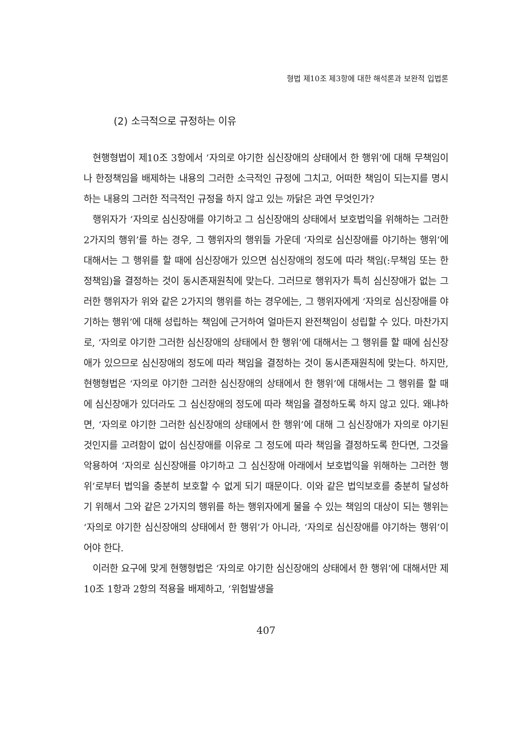형법 제10조 제3항에 대한 해석론과 보완적 입법론
(2) 소극적으로 규정하는 이유
현행형법이 제10조 3항에서 ‘자의로 야기한 심신장애의 상태에서 한 행위’에 대해 무책임이나 한정책임을 배제하는 내용의 그러한 소극적인 규정에 그치고, 어떠한 책임이 되는지를 명시하는 내용의 그러한 적극적인 규정을 하지 않고 있는 까닭은 과연 무엇인가?
행위자가 ‘자의로 심신장애를 야기하고 그 심신장애의 상태에서 보호법익을 위해하는 그러한 2가지의 행위’를 하는 경우, 그 행위자의 행위들 가운데 ‘자의로 심신장애를 야기하는 행위’에 대해서는 그 행위를 할 때에 심신장애가 있으면 심신장애의 정도에 따라 책임(:무책임 또는 한정책임)을 결정하는 것이 동시존재원칙에 맞는다. 그러므로 행위자가 특히 심신장애가 없는 그러한 행위자가 위와 같은 2가지의 행위를 하는 경우에는, 그 행위자에게 ‘자의로 심신장애를 야기하는 행위’에 대해 성립하는 책임에 근거하여 얼마든지 완전책임이 성립할 수 있다. 마찬가지로, ‘자의로 야기한 그러한 심신장애의 상태에서 한 행위’에 대해서는 그 행위를 할 때에 심신장애가 있으므로 심신장애의 정도에 따라 책임을 결정하는 것이 동시존재원칙에 맞는다. 하지만, 현행형법은 ‘자의로 야기한 그러한 심신장애의 상태에서 한 행위’에 대해서는 그 행위를 할 때에 심신장애가 있더라도 그 심신장애의 정도에 따라 책임을 결정하도록 하지 않고 있다. 왜냐하면, ‘자의로 야기한 그러한 심신장애의 상태에서 한 행위’에 대해 그 심신장애가 자의로 야기된 것인지를 고려함이 없이 심신장애를 이유로 그 정도에 따라 책임을 결정하도록 한다면, 그것을 악용하여 ‘자의로 심신장애를 야기하고 그 심신장애 아래에서 보호법익을 위해하는 그러한 행위’로부터 법익을 충분히 보호할 수 없게 되기 때문이다. 이와 같은 법익보호를 충분히 달성하기 위해서 그와 같은 2가지의 행위를 하는 행위자에게 물을 수 있는 책임의 대상이 되는 행위는 ‘자의로 야기한 심신장애의 상태에서 한 행위’가 아니라, ‘자의로 심신장애를 야기하는 행위’이어야 한다.
이러한 요구에 맞게 현행형법은 ‘자의로 야기한 심신장애의 상태에서 한 행위’에 대해서만 제10조 1항과 2항의 적용을 배제하고, ‘위험발생을
407